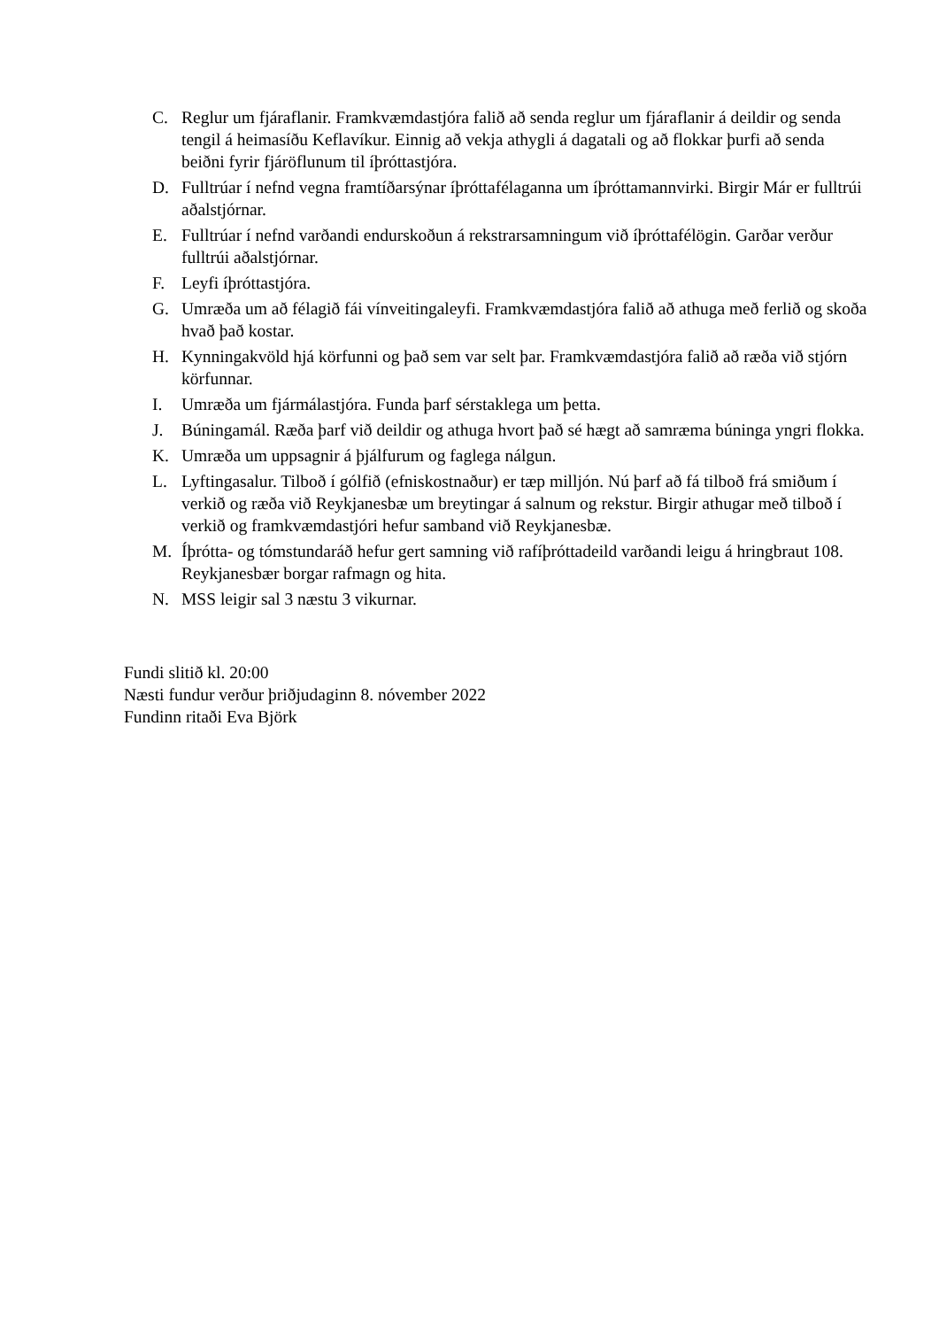C. Reglur um fjáraflanir. Framkvæmdastjóra falið að senda reglur um fjáraflanir á deildir og senda tengil á heimasíðu Keflavíkur. Einnig að vekja athygli á dagatali og að flokkar þurfi að senda beiðni fyrir fjáröflunum til íþróttastjóra.
D. Fulltrúar í nefnd vegna framtíðarsýnar íþróttafélaganna um íþróttamannvirki. Birgir Már er fulltrúi aðalstjórnar.
E. Fulltrúar í nefnd varðandi endurskoðun á rekstrarsamningum við íþróttafélögin. Garðar verður fulltrúi aðalstjórnar.
F. Leyfi íþróttastjóra.
G. Umræða um að félagið fái vínveitingaleyfi. Framkvæmdastjóra falið að athuga með ferlið og skoða hvað það kostar.
H. Kynningakvöld hjá körfunni og það sem var selt þar. Framkvæmdastjóra falið að ræða við stjórn körfunnar.
I. Umræða um fjármálastjóra. Funda þarf sérstaklega um þetta.
J. Búningamál. Ræða þarf við deildir og athuga hvort það sé hægt að samræma búninga yngri flokka.
K. Umræða um uppsagnir á þjálfurum og faglega nálgun.
L. Lyftingasalur. Tilboð í gólfið (efniskostnaður) er tæp milljón. Nú þarf að fá tilboð frá smiðum í verkið og ræða við Reykjanesbæ um breytingar á salnum og rekstur. Birgir athugar með tilboð í verkið og framkvæmdastjóri hefur samband við Reykjanesbæ.
M. Íþrótta- og tómstundaráð hefur gert samning við rafíþróttadeild varðandi leigu á hringbraut 108. Reykjanesbær borgar rafmagn og hita.
N. MSS leigir sal 3 næstu 3 vikurnar.
Fundi slitið kl. 20:00
Næsti fundur verður þriðjudaginn 8. nóvember 2022
Fundinn ritaði Eva Björk